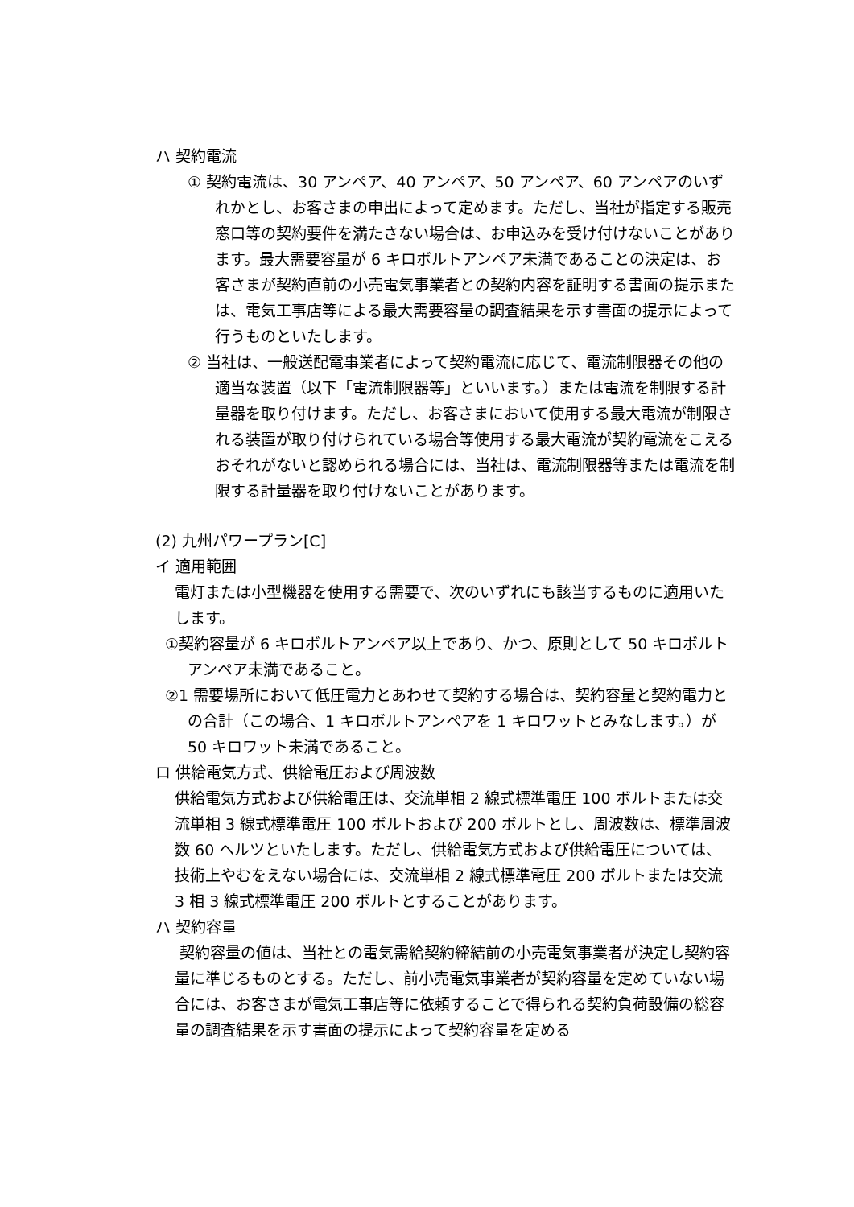ハ 契約電流
① 契約電流は、30 アンペア、40 アンペア、50 アンペア、60 アンペアのいずれかとし、お客さまの申出によって定めます。ただし、当社が指定する販売窓口等の契約要件を満たさない場合は、お申込みを受け付けないことがあります。最大需要容量が 6 キロボルトアンペア未満であることの決定は、お客さまが契約直前の小売電気事業者との契約内容を証明する書面の提示または、電気工事店等による最大需要容量の調査結果を示す書面の提示によって行うものといたします。
② 当社は、一般送配電事業者によって契約電流に応じて、電流制限器その他の適当な装置（以下「電流制限器等」といいます。）または電流を制限する計量器を取り付けます。ただし、お客さまにおいて使用する最大電流が制限される装置が取り付けられている場合等使用する最大電流が契約電流をこえるおそれがないと認められる場合には、当社は、電流制限器等または電流を制限する計量器を取り付けないことがあります。
(2) 九州パワープラン[C]
イ 適用範囲
電灯または小型機器を使用する需要で、次のいずれにも該当するものに適用いたします。
①契約容量が 6 キロボルトアンペア以上であり、かつ、原則として 50 キロボルトアンペア未満であること。
②1 需要場所において低圧電力とあわせて契約する場合は、契約容量と契約電力との合計（この場合、1 キロボルトアンペアを 1 キロワットとみなします。）が 50 キロワット未満であること。
ロ 供給電気方式、供給電圧および周波数
供給電気方式および供給電圧は、交流単相 2 線式標準電圧 100 ボルトまたは交流単相 3 線式標準電圧 100 ボルトおよび 200 ボルトとし、周波数は、標準周波数 60 ヘルツといたします。ただし、供給電気方式および供給電圧については、技術上やむをえない場合には、交流単相 2 線式標準電圧 200 ボルトまたは交流 3 相 3 線式標準電圧 200 ボルトとすることがあります。
ハ 契約容量
契約容量の値は、当社との電気需給契約締結前の小売電気事業者が決定し契約容量に準じるものとする。ただし、前小売電気事業者が契約容量を定めていない場合には、お客さまが電気工事店等に依頼することで得られる契約負荷設備の総容量の調査結果を示す書面の提示によって契約容量を定める